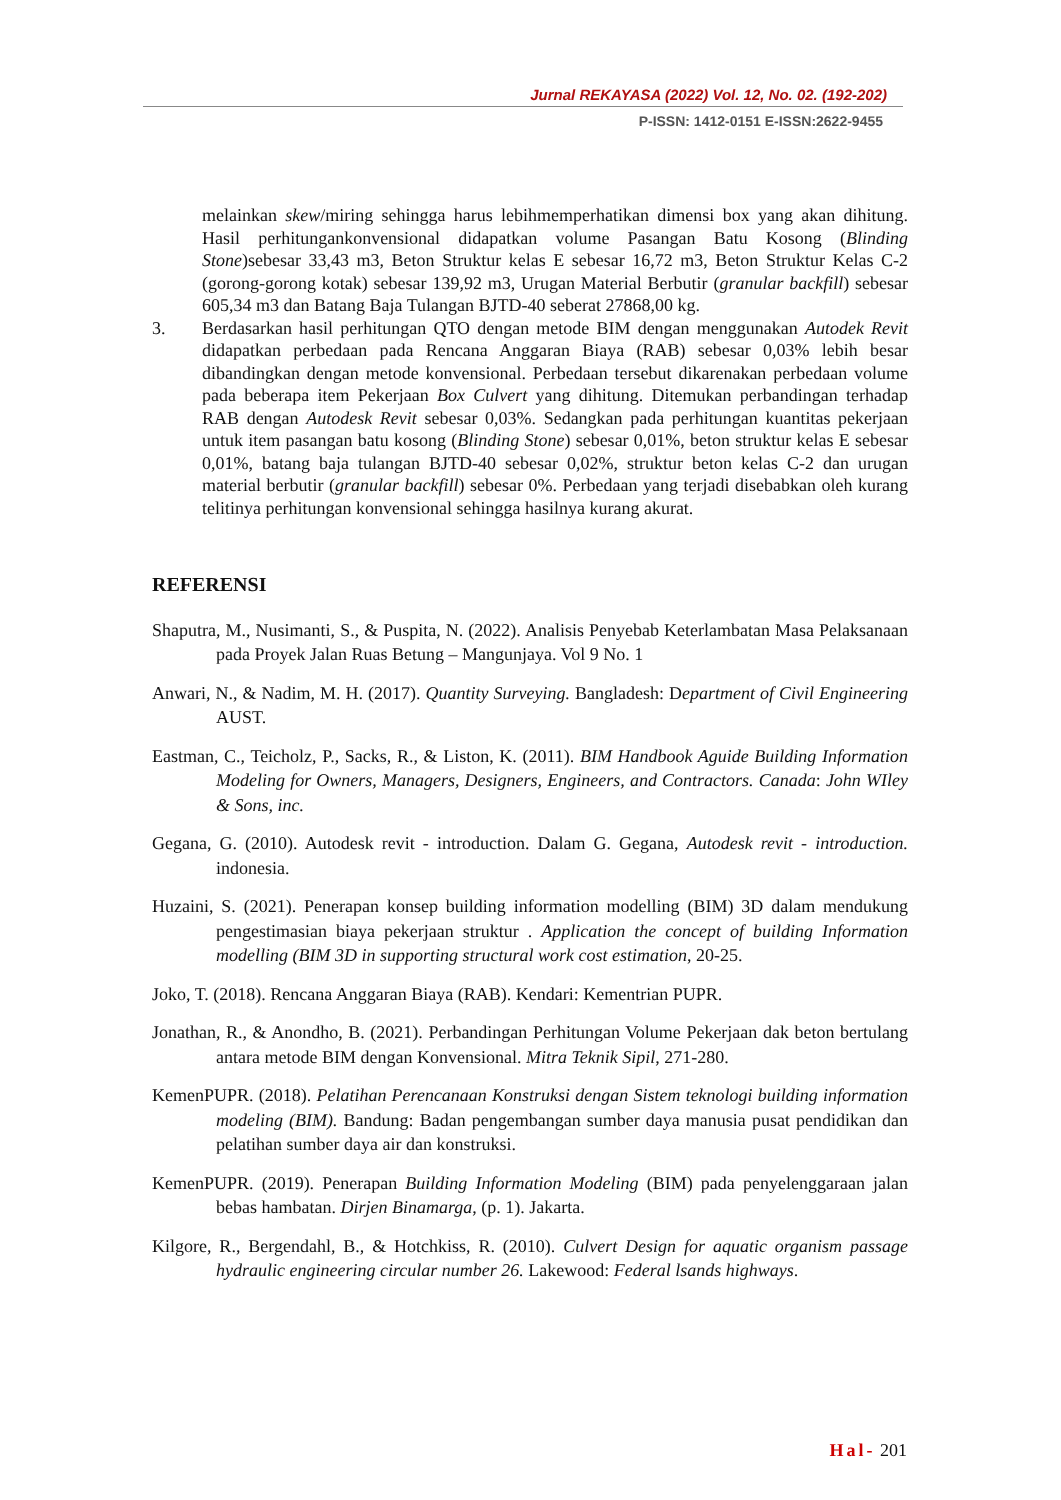Jurnal REKAYASA (2022) Vol. 12, No. 02. (192-202)
P-ISSN: 1412-0151 E-ISSN:2622-9455
melainkan skew/miring sehingga harus lebihmemperhatikan dimensi box yang akan dihitung. Hasil perhitungankonvensional didapatkan volume Pasangan Batu Kosong (Blinding Stone)sebesar 33,43 m3, Beton Struktur kelas E sebesar 16,72 m3, Beton Struktur Kelas C-2 (gorong-gorong kotak) sebesar 139,92 m3, Urugan Material Berbutir (granular backfill) sebesar 605,34 m3 dan Batang Baja Tulangan BJTD-40 seberat 27868,00 kg.
3. Berdasarkan hasil perhitungan QTO dengan metode BIM dengan menggunakan Autodek Revit didapatkan perbedaan pada Rencana Anggaran Biaya (RAB) sebesar 0,03% lebih besar dibandingkan dengan metode konvensional. Perbedaan tersebut dikarenakan perbedaan volume pada beberapa item Pekerjaan Box Culvert yang dihitung. Ditemukan perbandingan terhadap RAB dengan Autodesk Revit sebesar 0,03%. Sedangkan pada perhitungan kuantitas pekerjaan untuk item pasangan batu kosong (Blinding Stone) sebesar 0,01%, beton struktur kelas E sebesar 0,01%, batang baja tulangan BJTD-40 sebesar 0,02%, struktur beton kelas C-2 dan urugan material berbutir (granular backfill) sebesar 0%. Perbedaan yang terjadi disebabkan oleh kurang telitinya perhitungan konvensional sehingga hasilnya kurang akurat.
REFERENSI
Shaputra, M., Nusimanti, S., & Puspita, N. (2022). Analisis Penyebab Keterlambatan Masa Pelaksanaan pada Proyek Jalan Ruas Betung – Mangunjaya. Vol 9 No. 1
Anwari, N., & Nadim, M. H. (2017). Quantity Surveying. Bangladesh: Department of Civil Engineering AUST.
Eastman, C., Teicholz, P., Sacks, R., & Liston, K. (2011). BIM Handbook Aguide Building Information Modeling for Owners, Managers, Designers, Engineers, and Contractors. Canada: John WIley & Sons, inc.
Gegana, G. (2010). Autodesk revit - introduction. Dalam G. Gegana, Autodesk revit - introduction. indonesia.
Huzaini, S. (2021). Penerapan konsep building information modelling (BIM) 3D dalam mendukung pengestimasian biaya pekerjaan struktur . Application the concept of building Information modelling (BIM 3D in supporting structural work cost estimation, 20-25.
Joko, T. (2018). Rencana Anggaran Biaya (RAB). Kendari: Kementrian PUPR.
Jonathan, R., & Anondho, B. (2021). Perbandingan Perhitungan Volume Pekerjaan dak beton bertulang antara metode BIM dengan Konvensional. Mitra Teknik Sipil, 271-280.
KemenPUPR. (2018). Pelatihan Perencanaan Konstruksi dengan Sistem teknologi building information modeling (BIM). Bandung: Badan pengembangan sumber daya manusia pusat pendidikan dan pelatihan sumber daya air dan konstruksi.
KemenPUPR. (2019). Penerapan Building Information Modeling (BIM) pada penyelenggaraan jalan bebas hambatan. Dirjen Binamarga, (p. 1). Jakarta.
Kilgore, R., Bergendahl, B., & Hotchkiss, R. (2010). Culvert Design for aquatic organism passage hydraulic engineering circular number 26. Lakewood: Federal lsands highways.
Hal- 201